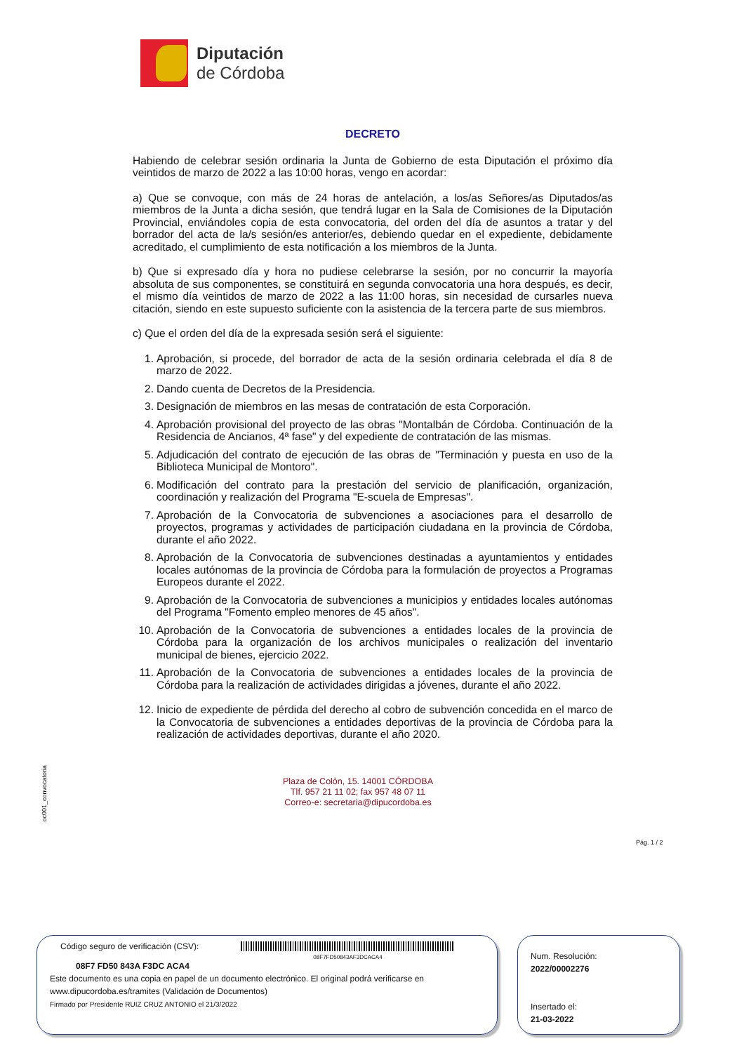Diputación
de Córdoba
DECRETO
Habiendo de celebrar sesión ordinaria la Junta de Gobierno de esta Diputación el próximo día veintidos de marzo de 2022 a las 10:00 horas, vengo en acordar:
a) Que se convoque, con más de 24 horas de antelación, a los/as Señores/as Diputados/as miembros de la Junta a dicha sesión, que tendrá lugar en la Sala de Comisiones de la Diputación Provincial, enviándoles copia de esta convocatoria, del orden del día de asuntos a tratar y del borrador del acta de la/s sesión/es anterior/es, debiendo quedar en el expediente, debidamente acreditado, el cumplimiento de esta notificación a los miembros de la Junta.
b) Que si expresado día y hora no pudiese celebrarse la sesión, por no concurrir la mayoría absoluta de sus componentes, se constituirá en segunda convocatoria una hora después, es decir, el mismo día veintidos de marzo de 2022 a las 11:00 horas, sin necesidad de cursarles nueva citación, siendo en este supuesto suficiente con la asistencia de la tercera parte de sus miembros.
c) Que el orden del día de la expresada sesión será el siguiente:
1. Aprobación, si procede, del borrador de acta de la sesión ordinaria celebrada el día 8 de marzo de 2022.
2. Dando cuenta de Decretos de la Presidencia.
3. Designación de miembros en las mesas de contratación de esta Corporación.
4. Aprobación provisional del proyecto de las obras "Montalbán de Córdoba. Continuación de la Residencia de Ancianos, 4ª fase" y del expediente de contratación de las mismas.
5. Adjudicación del contrato de ejecución de las obras de "Terminación y puesta en uso de la Biblioteca Municipal de Montoro".
6. Modificación del contrato para la prestación del servicio de planificación, organización, coordinación y realización del Programa "E-scuela de Empresas".
7. Aprobación de la Convocatoria de subvenciones a asociaciones para el desarrollo de proyectos, programas y actividades de participación ciudadana en la provincia de Córdoba, durante el año 2022.
8. Aprobación de la Convocatoria de subvenciones destinadas a ayuntamientos y entidades locales autónomas de la provincia de Córdoba para la formulación de proyectos a Programas Europeos durante el 2022.
9. Aprobación de la Convocatoria de subvenciones a municipios y entidades locales autónomas del Programa "Fomento empleo menores de 45 años".
10. Aprobación de la Convocatoria de subvenciones a entidades locales de la provincia de Córdoba para la organización de los archivos municipales o realización del inventario municipal de bienes, ejercicio 2022.
11. Aprobación de la Convocatoria de subvenciones a entidades locales de la provincia de Córdoba para la realización de actividades dirigidas a jóvenes, durante el año 2022.
12. Inicio de expediente de pérdida del derecho al cobro de subvención concedida en el marco de la Convocatoria de subvenciones a entidades deportivas de la provincia de Córdoba para la realización de actividades deportivas, durante el año 2020.
oc001_convocatoria
Plaza de Colón, 15. 14001 CÓRDOBA
Tlf. 957 21 11 02; fax 957 48 07 11
Correo-e: secretaria@dipucordoba.es
Pág. 1 / 2
Código seguro de verificación (CSV): 08F7FD50843AF3DCACA4
08F7 FD50 843A F3DC ACA4
Este documento es una copia en papel de un documento electrónico. El original podrá verificarse en www.dipucordoba.es/tramites (Validación de Documentos)
Firmado por Presidente RUIZ CRUZ ANTONIO el 21/3/2022
Num. Resolución:
2022/00002276
Insertado el:
21-03-2022